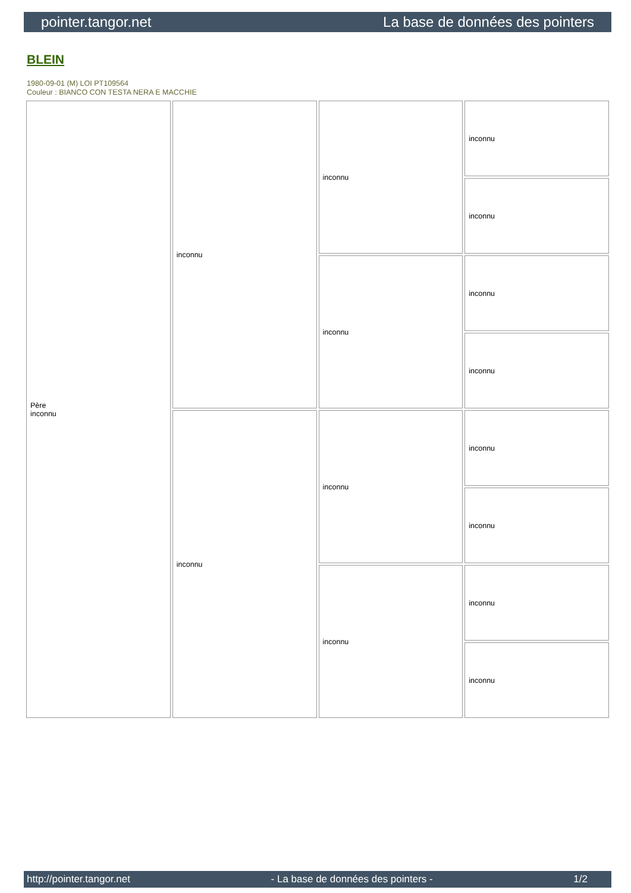pointer.tangor.net La base de données des pointers
BLEIN
1980-09-01 (M) LOI PT109564
Couleur : BIANCO CON TESTA NERA E MACCHIE
| Père inconnu | inconnu | inconnu | inconnu |
| | | | inconnu |
| | | inconnu | inconnu |
| | | | inconnu |
| | inconnu | inconnu | inconnu |
| | | | inconnu |
| | | inconnu | inconnu |
| | | | inconnu |
http://pointer.tangor.net - La base de données des pointers - 1/2